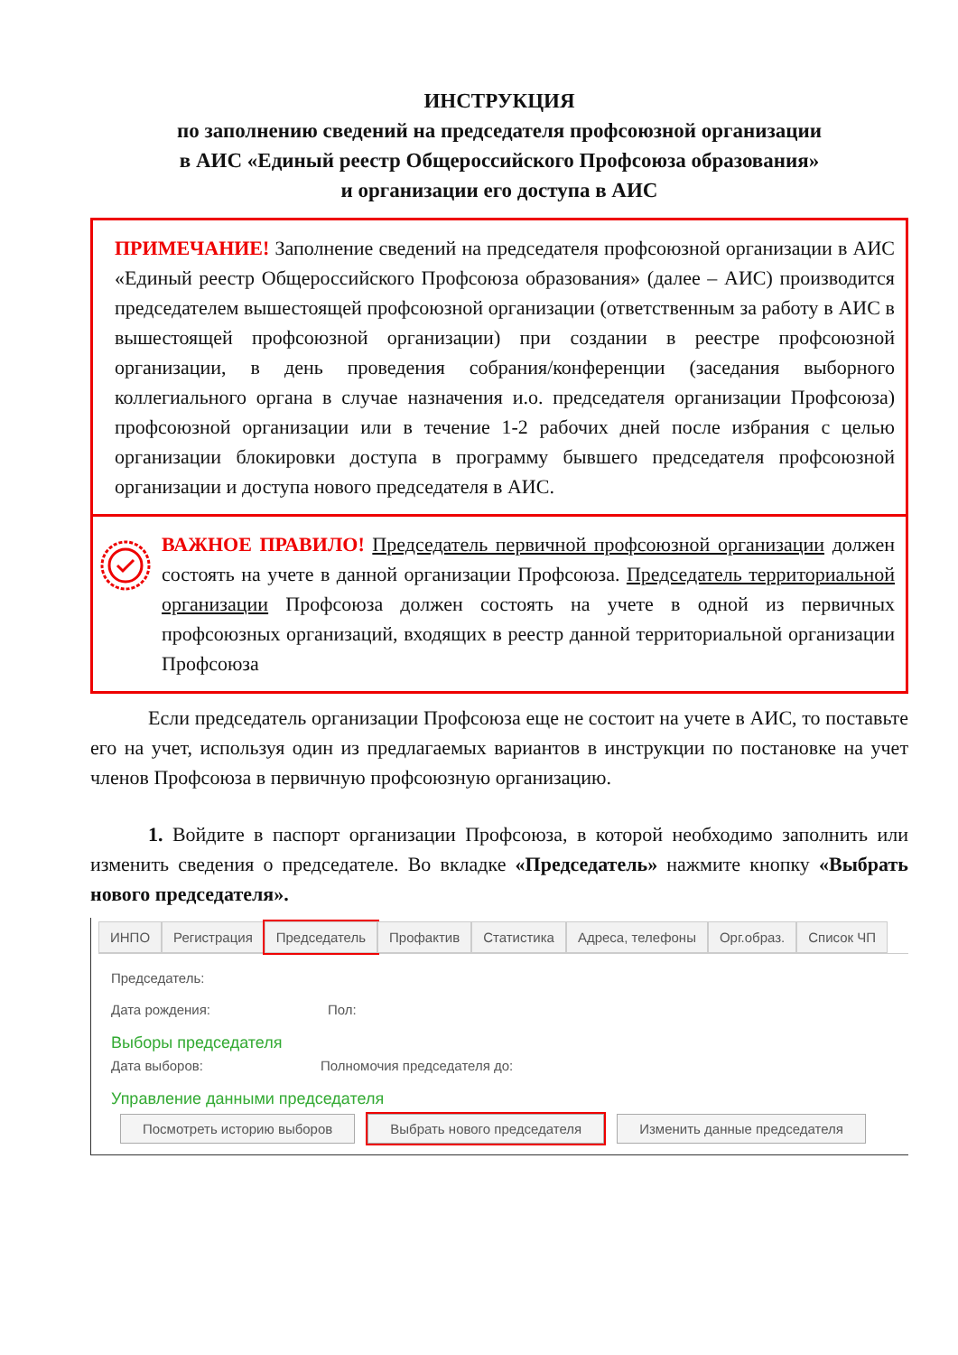ИНСТРУКЦИЯ
по заполнению сведений на председателя профсоюзной организации
в АИС «Единый реестр Общероссийского Профсоюза образования»
и организации его доступа в АИС
ПРИМЕЧАНИЕ! Заполнение сведений на председателя профсоюзной организации в АИС «Единый реестр Общероссийского Профсоюза образования» (далее – АИС) производится председателем вышестоящей профсоюзной организации (ответственным за работу в АИС в вышестоящей профсоюзной организации) при создании в реестре профсоюзной организации, в день проведения собрания/конференции (заседания выборного коллегиального органа в случае назначения и.о. председателя организации Профсоюза) профсоюзной организации или в течение 1-2 рабочих дней после избрания с целью организации блокировки доступа в программу бывшего председателя профсоюзной организации и доступа нового председателя в АИС.
ВАЖНОЕ ПРАВИЛО! Председатель первичной профсоюзной организации должен состоять на учете в данной организации Профсоюза. Председатель территориальной организации Профсоюза должен состоять на учете в одной из первичных профсоюзных организаций, входящих в реестр данной территориальной организации Профсоюза
Если председатель организации Профсоюза еще не состоит на учете в АИС, то поставьте его на учет, используя один из предлагаемых вариантов в инструкции по постановке на учет членов Профсоюза в первичную профсоюзную организацию.
1. Войдите в паспорт организации Профсоюза, в которой необходимо заполнить или изменить сведения о председателе. Во вкладке «Председатель» нажмите кнопку «Выбрать нового председателя».
ИНПО Регистрация Председатель Профактив Статистика Адреса, телефоны Орг.образ. Список ЧП
Председатель:
Дата рождения: Пол:
Выборы председателя
Дата выборов: Полномочия председателя до:
Управление данными председателя
Посмотреть историю выборов Выбрать нового председателя Изменить данные председателя